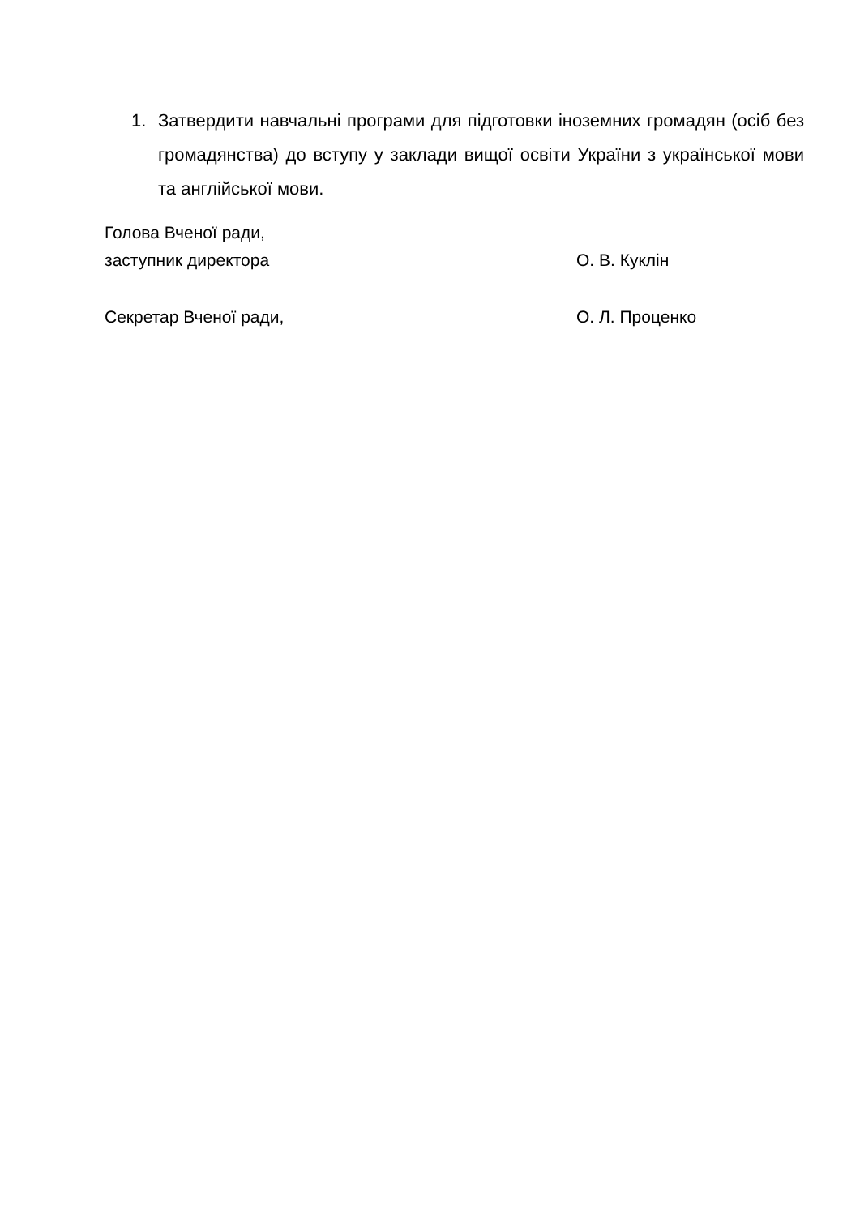1. Затвердити навчальні програми для підготовки іноземних громадян (осіб без громадянства) до вступу у заклади вищої освіти України з української мови та англійської мови.
Голова Вченої ради,
заступник директора
О. В. Куклін
Секретар Вченої ради, О. Л. Проценко